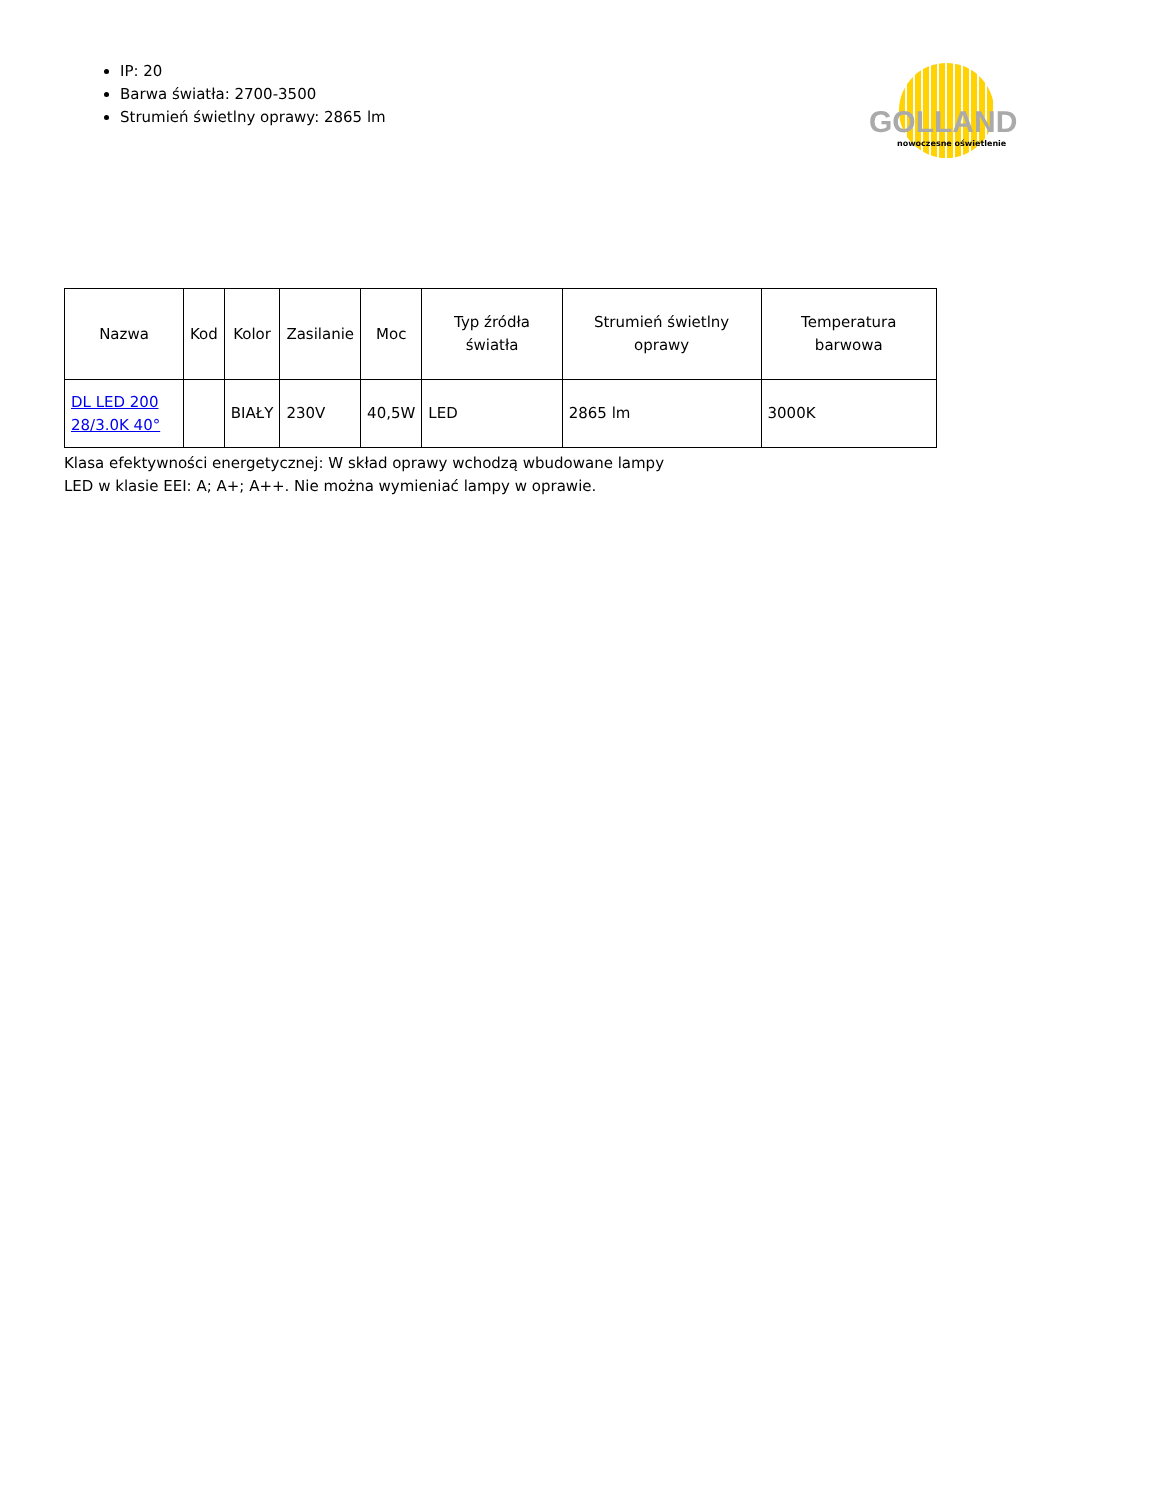IP: 20
Barwa światła: 2700-3500
Strumień świetlny oprawy: 2865 lm
GOLLAND
nowoczesne oświetlenie
| Nazwa | Kod | Kolor | Zasilanie | Moc | Typ źródła światła | Strumień świetlny oprawy | Temperatura barwowa |
| --- | --- | --- | --- | --- | --- | --- | --- |
| DL LED 200 28/3.0K 40° | | BIAŁY | 230V | 40,5W | LED | 2865 lm | 3000K |
Klasa efektywności energetycznej: W skład oprawy wchodzą wbudowane lampy LED w klasie EEI: A; A+; A++. Nie można wymieniać lampy w oprawie.